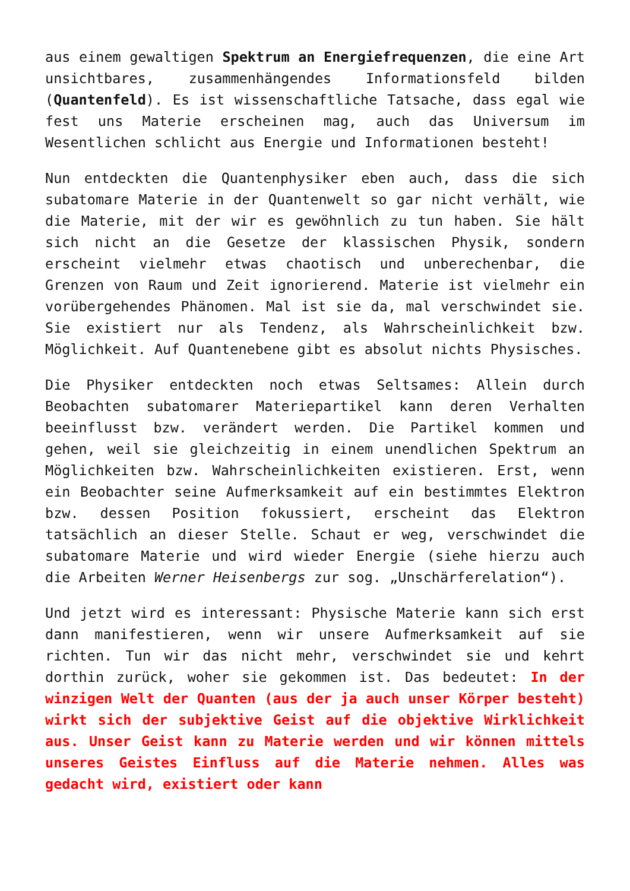aus einem gewaltigen Spektrum an Energiefrequenzen, die eine Art unsichtbares, zusammenhängendes Informationsfeld bilden (Quantenfeld). Es ist wissenschaftliche Tatsache, dass egal wie fest uns Materie erscheinen mag, auch das Universum im Wesentlichen schlicht aus Energie und Informationen besteht!
Nun entdeckten die Quantenphysiker eben auch, dass die sich subatomare Materie in der Quantenwelt so gar nicht verhält, wie die Materie, mit der wir es gewöhnlich zu tun haben. Sie hält sich nicht an die Gesetze der klassischen Physik, sondern erscheint vielmehr etwas chaotisch und unberechenbar, die Grenzen von Raum und Zeit ignorierend. Materie ist vielmehr ein vorübergehendes Phänomen. Mal ist sie da, mal verschwindet sie. Sie existiert nur als Tendenz, als Wahrscheinlichkeit bzw. Möglichkeit. Auf Quantenebene gibt es absolut nichts Physisches.
Die Physiker entdeckten noch etwas Seltsames: Allein durch Beobachten subatomarer Materiepartikel kann deren Verhalten beeinflusst bzw. verändert werden. Die Partikel kommen und gehen, weil sie gleichzeitig in einem unendlichen Spektrum an Möglichkeiten bzw. Wahrscheinlichkeiten existieren. Erst, wenn ein Beobachter seine Aufmerksamkeit auf ein bestimmtes Elektron bzw. dessen Position fokussiert, erscheint das Elektron tatsächlich an dieser Stelle. Schaut er weg, verschwindet die subatomare Materie und wird wieder Energie (siehe hierzu auch die Arbeiten Werner Heisenbergs zur sog. „Unschärferelation“).
Und jetzt wird es interessant: Physische Materie kann sich erst dann manifestieren, wenn wir unsere Aufmerksamkeit auf sie richten. Tun wir das nicht mehr, verschwindet sie und kehrt dorthin zurück, woher sie gekommen ist. Das bedeutet: In der winzigen Welt der Quanten (aus der ja auch unser Körper besteht) wirkt sich der subjektive Geist auf die objektive Wirklichkeit aus. Unser Geist kann zu Materie werden und wir können mittels unseres Geistes Einfluss auf die Materie nehmen. Alles was gedacht wird, existiert oder kann